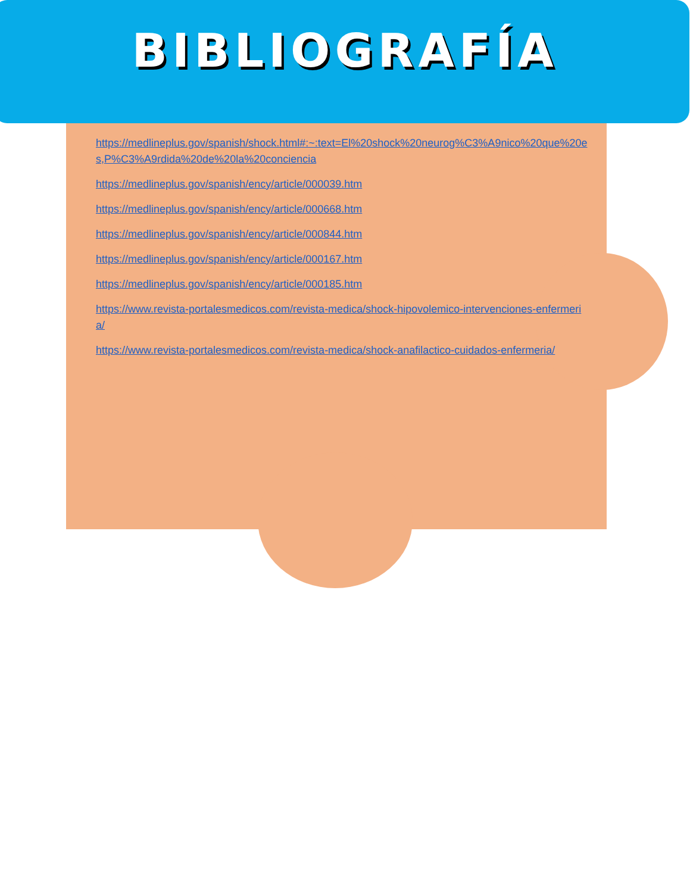BIBLIOGRAFÍA
https://medlineplus.gov/spanish/shock.html#:~:text=El%20shock%20neurog%C3%A9nico%20que%20es,P%C3%A9rdida%20de%20la%20conciencia
https://medlineplus.gov/spanish/ency/article/000039.htm
https://medlineplus.gov/spanish/ency/article/000668.htm
https://medlineplus.gov/spanish/ency/article/000844.htm
https://medlineplus.gov/spanish/ency/article/000167.htm
https://medlineplus.gov/spanish/ency/article/000185.htm
https://www.revista-portalesmedicos.com/revista-medica/shock-hipovolemico-intervenciones-enfermeria/
https://www.revista-portalesmedicos.com/revista-medica/shock-anafilactico-cuidados-enfermeria/